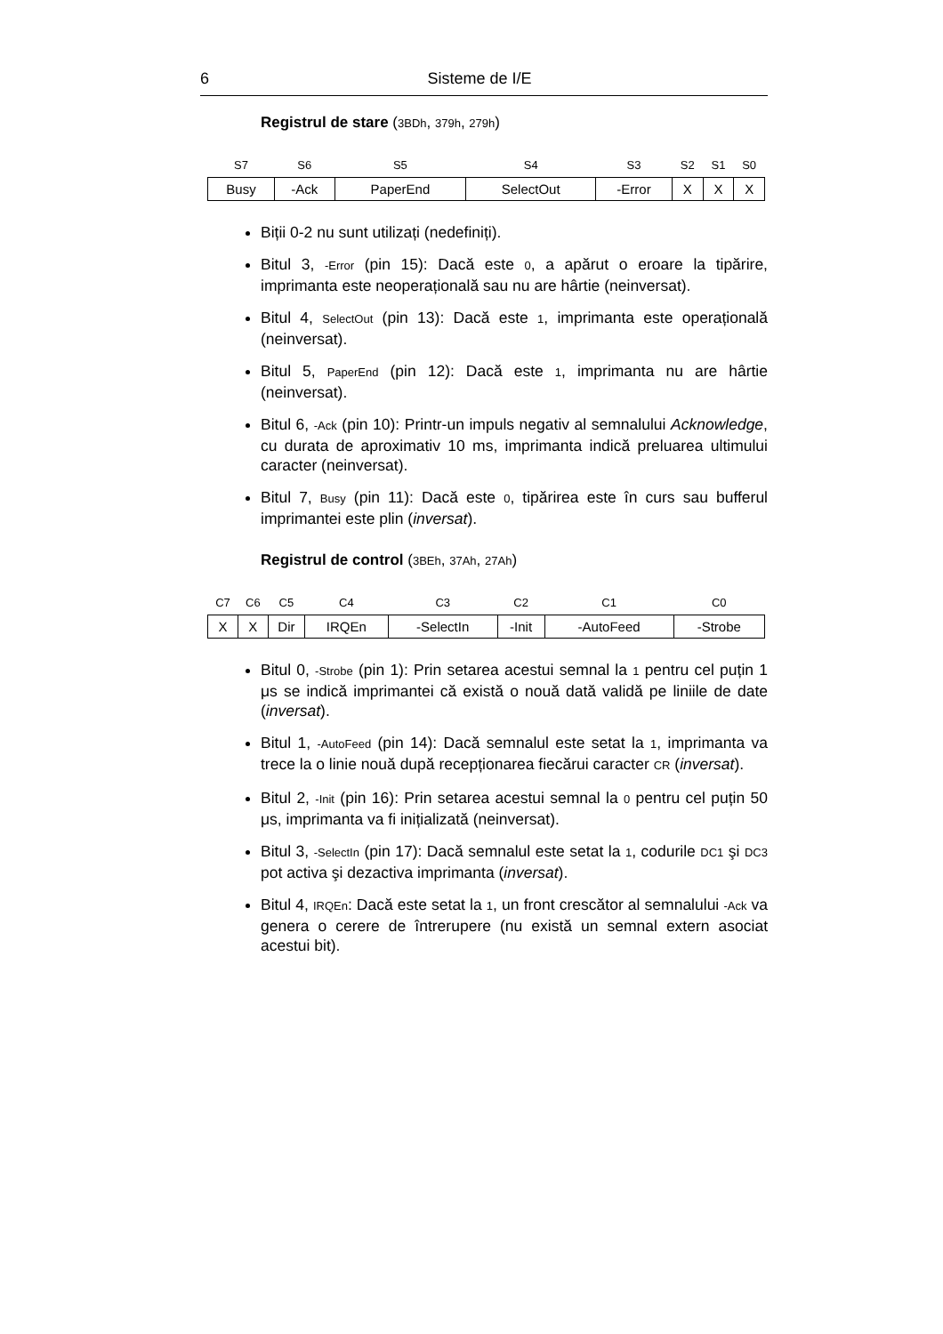6 Sisteme de I/E
Registrul de stare (3BDh, 379h, 279h)
| S7 | S6 | S5 | S4 | S3 | S2 | S1 | S0 |
| --- | --- | --- | --- | --- | --- | --- | --- |
| Busy | -Ack | PaperEnd | SelectOut | -Error | X | X | X |
Biții 0-2 nu sunt utilizați (nedefiniți).
Bitul 3, -Error (pin 15): Dacă este 0, a apărut o eroare la tipărire, imprimanta este neoperațională sau nu are hârtie (neinversat).
Bitul 4, SelectOut (pin 13): Dacă este 1, imprimanta este operațională (neinversat).
Bitul 5, PaperEnd (pin 12): Dacă este 1, imprimanta nu are hârtie (neinversat).
Bitul 6, -Ack (pin 10): Printr-un impuls negativ al semnalului Acknowledge, cu durata de aproximativ 10 ms, imprimanta indică preluarea ultimului caracter (neinversat).
Bitul 7, Busy (pin 11): Dacă este 0, tipărirea este în curs sau bufferul imprimantei este plin (inversat).
Registrul de control (3BEh, 37Ah, 27Ah)
| C7 | C6 | C5 | C4 | C3 | C2 | C1 | C0 |
| --- | --- | --- | --- | --- | --- | --- | --- |
| X | X | Dir | IRQEn | -SelectIn | -Init | -AutoFeed | -Strobe |
Bitul 0, -Strobe (pin 1): Prin setarea acestui semnal la 1 pentru cel puțin 1 μs se indică imprimantei că există o nouă dată validă pe liniile de date (inversat).
Bitul 1, -AutoFeed (pin 14): Dacă semnalul este setat la 1, imprimanta va trece la o linie nouă după recepționarea fiecărui caracter CR (inversat).
Bitul 2, -Init (pin 16): Prin setarea acestui semnal la 0 pentru cel puțin 50 μs, imprimanta va fi inițializată (neinversat).
Bitul 3, -SelectIn (pin 17): Dacă semnalul este setat la 1, codurile DC1 şi DC3 pot activa şi dezactiva imprimanta (inversat).
Bitul 4, IRQEn: Dacă este setat la 1, un front crescător al semnalului -Ack va genera o cerere de întrerupere (nu există un semnal extern asociat acestui bit).